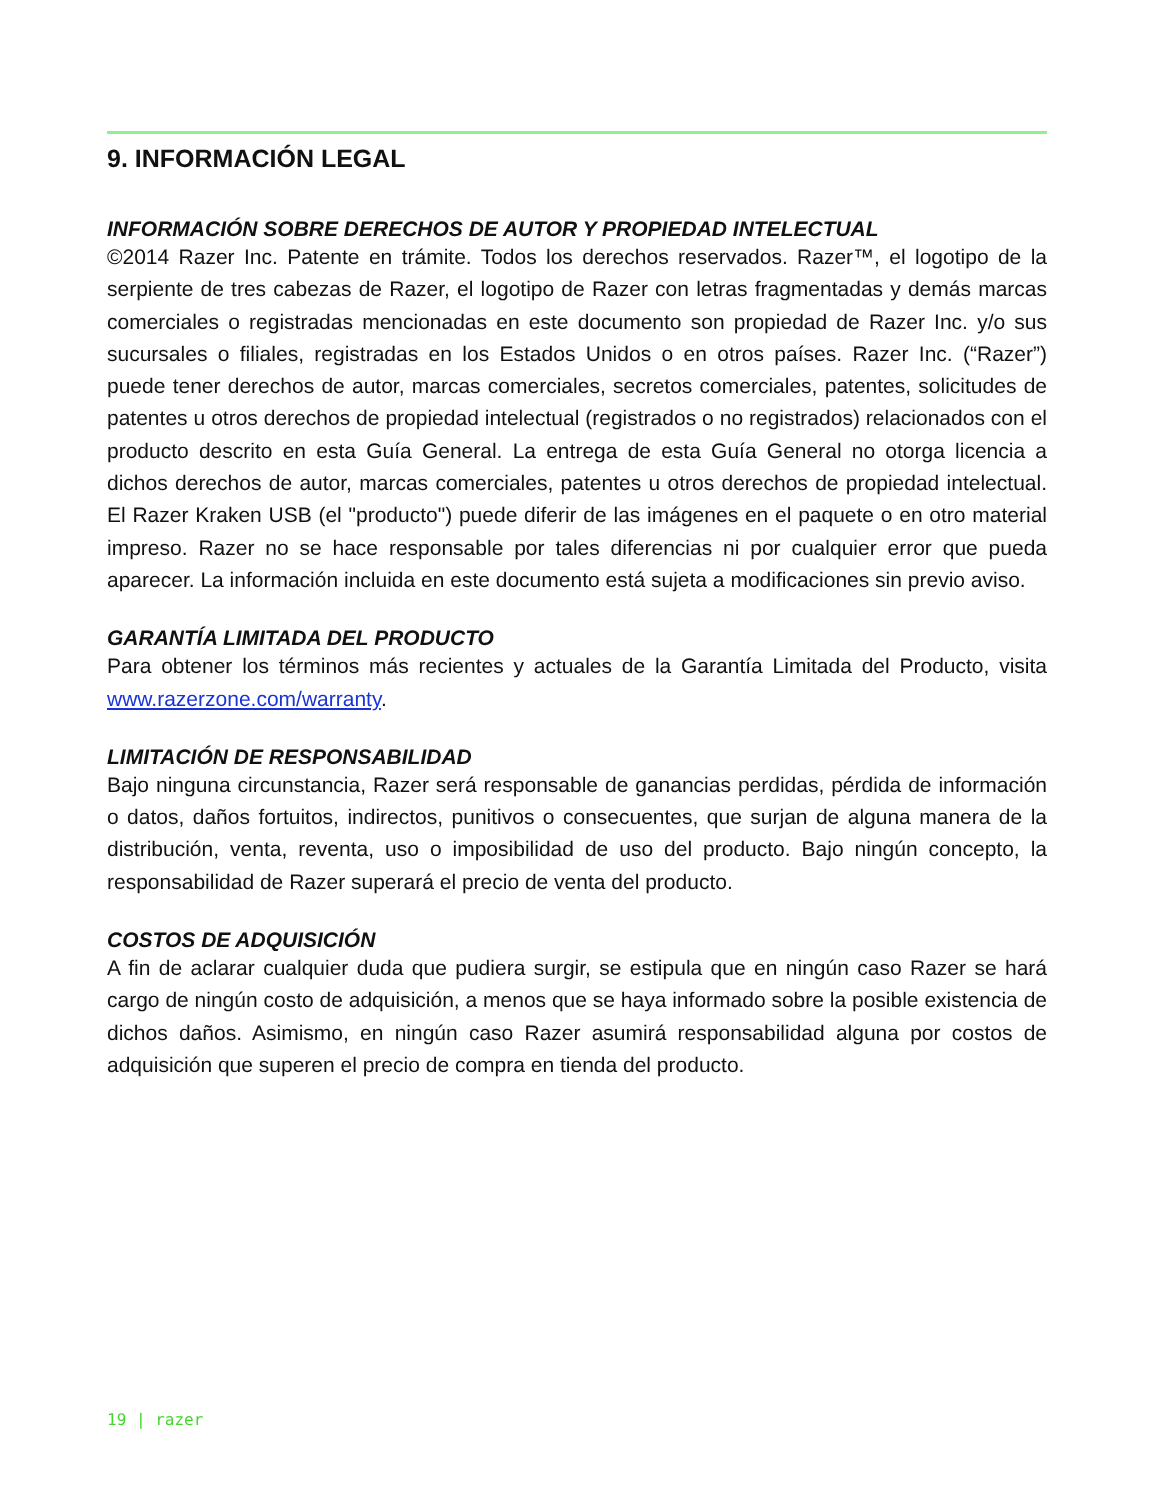9. INFORMACIÓN LEGAL
INFORMACIÓN SOBRE DERECHOS DE AUTOR Y PROPIEDAD INTELECTUAL
©2014 Razer Inc. Patente en trámite. Todos los derechos reservados. Razer™, el logotipo de la serpiente de tres cabezas de Razer, el logotipo de Razer con letras fragmentadas y demás marcas comerciales o registradas mencionadas en este documento son propiedad de Razer Inc. y/o sus sucursales o filiales, registradas en los Estados Unidos o en otros países. Razer Inc. (“Razer”) puede tener derechos de autor, marcas comerciales, secretos comerciales, patentes, solicitudes de patentes u otros derechos de propiedad intelectual (registrados o no registrados) relacionados con el producto descrito en esta Guía General. La entrega de esta Guía General no otorga licencia a dichos derechos de autor, marcas comerciales, patentes u otros derechos de propiedad intelectual. El Razer Kraken USB (el "producto") puede diferir de las imágenes en el paquete o en otro material impreso. Razer no se hace responsable por tales diferencias ni por cualquier error que pueda aparecer. La información incluida en este documento está sujeta a modificaciones sin previo aviso.
GARANTÍA LIMITADA DEL PRODUCTO
Para obtener los términos más recientes y actuales de la Garantía Limitada del Producto, visita www.razerzone.com/warranty.
LIMITACIÓN DE RESPONSABILIDAD
Bajo ninguna circunstancia, Razer será responsable de ganancias perdidas, pérdida de información o datos, daños fortuitos, indirectos, punitivos o consecuentes, que surjan de alguna manera de la distribución, venta, reventa, uso o imposibilidad de uso del producto. Bajo ningún concepto, la responsabilidad de Razer superará el precio de venta del producto.
COSTOS DE ADQUISICIÓN
A fin de aclarar cualquier duda que pudiera surgir, se estipula que en ningún caso Razer se hará cargo de ningún costo de adquisición, a menos que se haya informado sobre la posible existencia de dichos daños. Asimismo, en ningún caso Razer asumirá responsabilidad alguna por costos de adquisición que superen el precio de compra en tienda del producto.
19 | razer